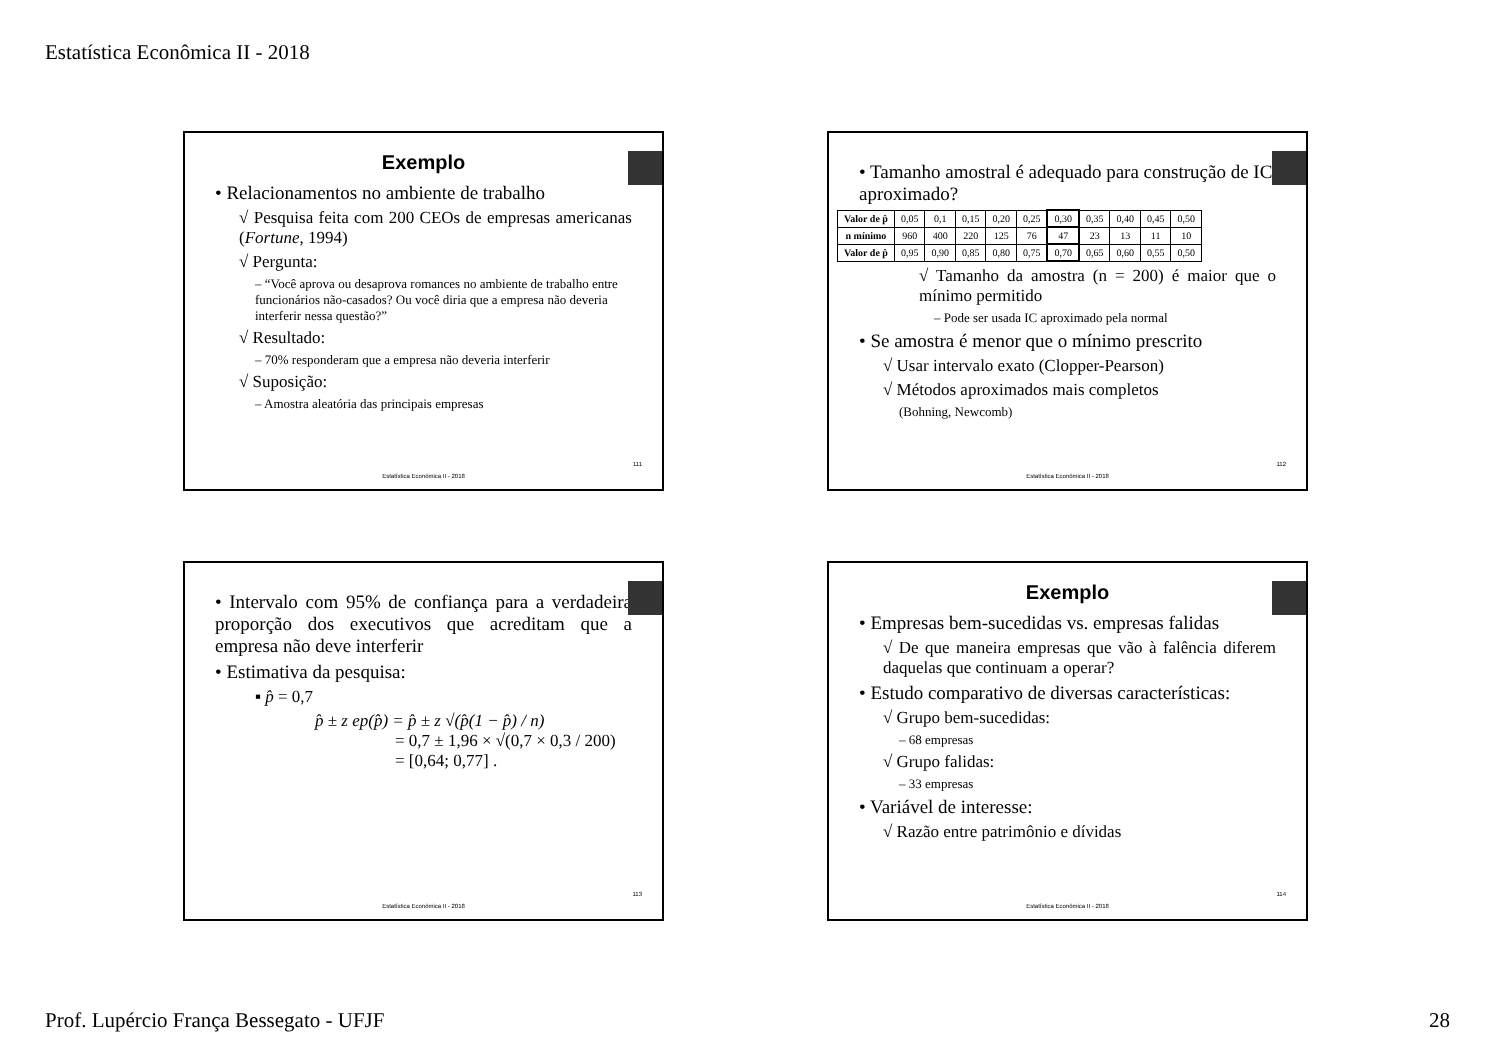Estatística Econômica II - 2018
Exemplo
• Relacionamentos no ambiente de trabalho
√ Pesquisa feita com 200 CEOs de empresas americanas (Fortune, 1994)
√ Pergunta:
– “Você aprova ou desaprova romances no ambiente de trabalho entre funcionários não-casados? Ou você diria que a empresa não deveria interferir nessa questão?”
√ Resultado:
– 70% responderam que a empresa não deveria interferir
√ Suposição:
– Amostra aleatória das principais empresas
111
Estatística Econômica II - 2018
• Tamanho amostral é adequado para construção de IC aproximado?
| Valor de p̂ | 0,05 | 0,1 | 0,15 | 0,20 | 0,25 | 0,30 | 0,35 | 0,40 | 0,45 | 0,50 |
| n mínimo | 960 | 400 | 220 | 125 | 76 | 47 | 23 | 13 | 11 | 10 |
| Valor de p̂ | 0,95 | 0,90 | 0,85 | 0,80 | 0,75 | 0,70 | 0,65 | 0,60 | 0,55 | 0,50 |
√ Tamanho da amostra (n = 200) é maior que o mínimo permitido
– Pode ser usada IC aproximado pela normal
• Se amostra é menor que o mínimo prescrito
√ Usar intervalo exato (Clopper-Pearson)
√ Métodos aproximados mais completos
(Bohning, Newcomb)
112
Estatística Econômica II - 2018
• Intervalo com 95% de confiança para a verdadeira proporção dos executivos que acreditam que a empresa não deve interferir
• Estimativa da pesquisa:
▪ p̂ = 0,7
p̂ ± z ep(p̂) = p̂ ± z √(p̂(1 − p̂) / n)
= 0,7 ± 1,96 × √(0,7 × 0,3 / 200)
= [0,64; 0,77] .
113
Estatística Econômica II - 2018
Exemplo
• Empresas bem-sucedidas vs. empresas falidas
√ De que maneira empresas que vão à falência diferem daquelas que continuam a operar?
• Estudo comparativo de diversas características:
√ Grupo bem-sucedidas:
– 68 empresas
√ Grupo falidas:
– 33 empresas
• Variável de interesse:
√ Razão entre patrimônio e dívidas
114
Estatística Econômica II - 2018
Prof. Lupércio França Bessegato - UFJF
28